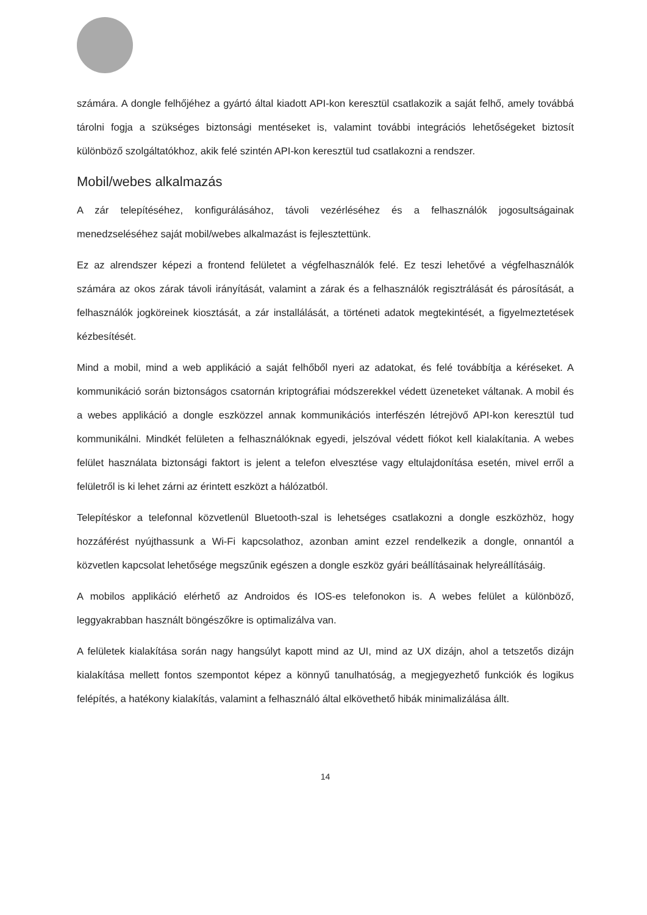számára. A dongle felhőjéhez a gyártó által kiadott API-kon keresztül csatlakozik a saját felhő, amely továbbá tárolni fogja a szükséges biztonsági mentéseket is, valamint további integrációs lehetőségeket biztosít különböző szolgáltatókhoz, akik felé szintén API-kon keresztül tud csatlakozni a rendszer.
Mobil/webes alkalmazás
A zár telepítéséhez, konfigurálásához, távoli vezérléséhez és a felhasználók jogosultságainak menedzseléséhez saját mobil/webes alkalmazást is fejlesztettünk.
Ez az alrendszer képezi a frontend felületet a végfelhasználók felé. Ez teszi lehetővé a végfelhasználók számára az okos zárak távoli irányítását, valamint a zárak és a felhasználók regisztrálását és párosítását, a felhasználók jogköreinek kiosztását, a zár installálását, a történeti adatok megtekintését, a figyelmeztetések kézbesítését.
Mind a mobil, mind a web applikáció a saját felhőből nyeri az adatokat, és felé továbbítja a kéréseket. A kommunikáció során biztonságos csatornán kriptográfiai módszerekkel védett üzeneteket váltanak. A mobil és a webes applikáció a dongle eszközzel annak kommunikációs interfészén létrejövő API-kon keresztül tud kommunikálni. Mindkét felületen a felhasználóknak egyedi, jelszóval védett fiókot kell kialakítania. A webes felület használata biztonsági faktort is jelent a telefon elvesztése vagy eltulajdonítása esetén, mivel erről a felületről is ki lehet zárni az érintett eszközt a hálózatból.
Telepítéskor a telefonnal közvetlenül Bluetooth-szal is lehetséges csatlakozni a dongle eszközhöz, hogy hozzáférést nyújthassunk a Wi-Fi kapcsolathoz, azonban amint ezzel rendelkezik a dongle, onnantól a közvetlen kapcsolat lehetősége megszűnik egészen a dongle eszköz gyári beállításainak helyreállításáig.
A mobilos applikáció elérhető az Androidos és IOS-es telefonokon is. A webes felület a különböző, leggyakrabban használt böngészőkre is optimalizálva van.
A felületek kialakítása során nagy hangsúlyt kapott mind az UI, mind az UX dizájn, ahol a tetszetős dizájn kialakítása mellett fontos szempontot képez a könnyű tanulhatóság, a megjegyezhető funkciók és logikus felépítés, a hatékony kialakítás, valamint a felhasználó által elkövethető hibák minimalizálása állt.
14